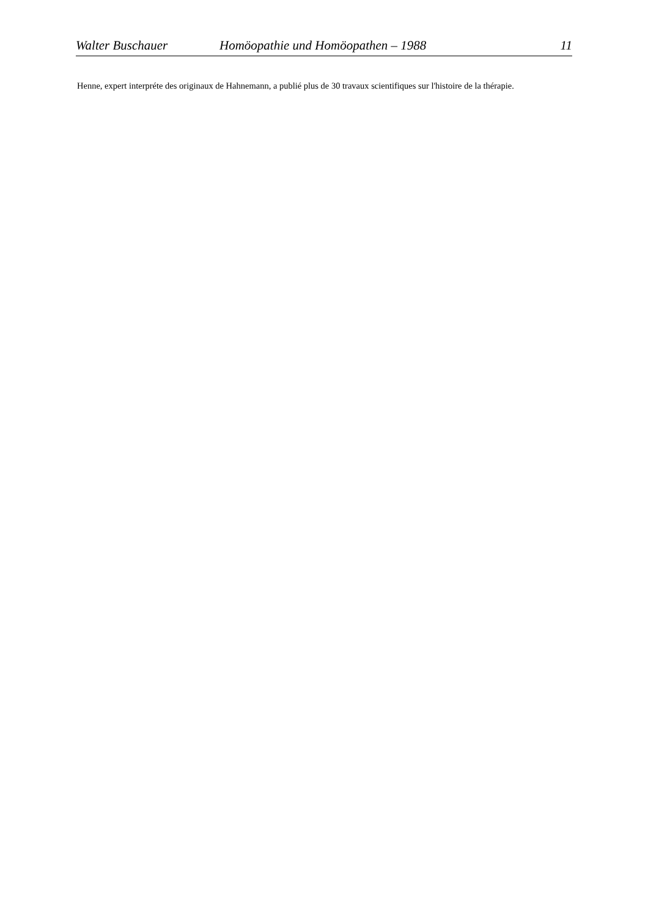Walter Buschauer Homöopathie und Homöopathen – 1988 11
Henne, expert interpréte des originaux de Hahnemann, a publié plus de 30 travaux scientifiques sur l'histoire de la thérapie.